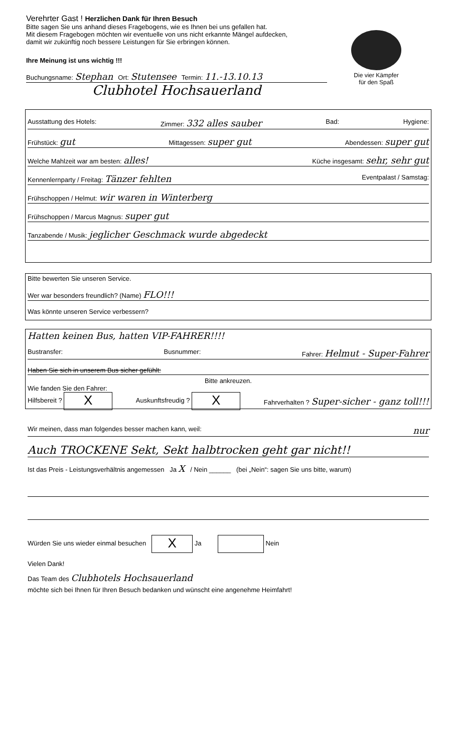Verehrter Gast ! Herzlichen Dank für Ihren Besuch
Bitte sagen Sie uns anhand dieses Fragebogens, wie es Ihnen bei uns gefallen hat.
Mit diesem Fragebogen möchten wir eventuelle von uns nicht erkannte Mängel aufdecken,
damit wir zukünftig noch bessere Leistungen für Sie erbringen können.
Ihre Meinung ist uns wichtig !!!
Buchungsname: Stephan Ort: Stutensee Termin: 11.-13.10.13
Clubhotel Hochsauerland
Die vier Kämpfer
für den Spaß
Ausstattung des Hotels: Zimmer: 332 alles sauber Bad: Hygiene:
Frühstück: gut Mittagessen: super gut Abendessen: super gut
Welche Mahlzeit war am besten: alles! Küche insgesamt: sehr, sehr gut
Kennenlernparty / Freitag: Tänzer fehlten Eventpalast / Samstag:
Frühschoppen / Helmut: wir waren in Winterberg
Frühschoppen / Marcus Magnus: super gut
Tanzabende / Musik: jeglicher Geschmack wurde abgedeckt
Bitte bewerten Sie unseren Service.
Wer war besonders freundlich? (Name) FLO!!!
Was könnte unseren Service verbessern?
Hatten keinen Bus, hatten VIP-FAHRER!!!!
Bustransfer: Busnummer: Fahrer: Helmut - Super-Fahrer
Haben Sie sich in unserem Bus sicher gefühlt:
Bitte ankreuzen.
Wie fanden Sie den Fahrer:
Hilfsbereit ? X Auskunftsfreudig ? X Fahrverhalten ? Super-sicher - ganz toll!!!
Wir meinen, dass man folgendes besser machen kann, weil: nur
Auch TROCKENE Sekt, Sekt halbtrocken geht gar nicht!!
Ist das Preis - Leistungsverhältnis angemessen Ja X / Nein ______ (bei „Nein“: sagen Sie uns bitte, warum)
Würden Sie uns wieder einmal besuchen X Ja Nein
Vielen Dank!
Das Team des Clubhotels Hochsauerland
möchte sich bei Ihnen für Ihren Besuch bedanken und wünscht eine angenehme Heimfahrt!